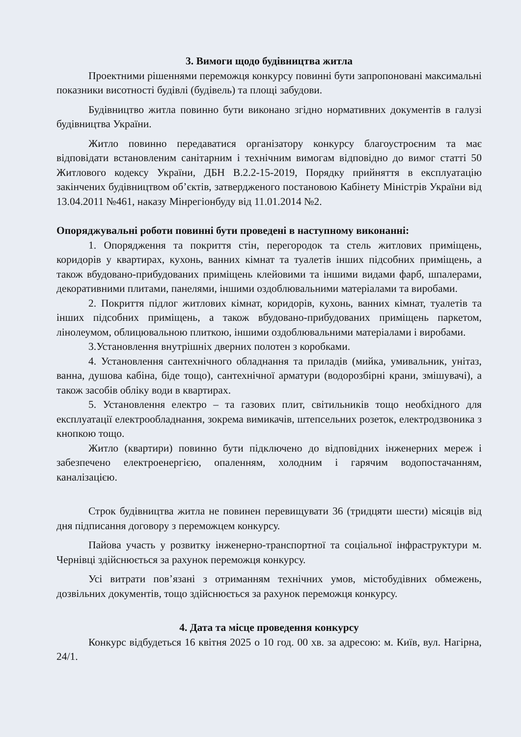3. Вимоги щодо будівництва житла
Проектними рішеннями переможця конкурсу повинні бути запропоновані максимальні показники висотності будівлі (будівель) та площі забудови.
Будівництво житла повинно бути виконано згідно нормативних документів в галузі будівництва України.
Житло повинно передаватися організатору конкурсу благоустроєним та має відповідати встановленим санітарним і технічним вимогам відповідно до вимог статті 50 Житлового кодексу України, ДБН В.2.2-15-2019, Порядку прийняття в експлуатацію закінчених будівництвом об’єктів, затвердженого постановою Кабінету Міністрів України від 13.04.2011 №461, наказу Мінрегіонбуду від 11.01.2014 №2.
Опоряджувальні роботи повинні бути проведені в наступному виконанні:
1. Опорядження та покриття стін, перегородок та стель житлових приміщень, коридорів у квартирах, кухонь, ванних кімнат та туалетів інших підсобних приміщень, а також вбудовано-прибудованих приміщень клейовими та іншими видами фарб, шпалерами, декоративними плитами, панелями, іншими оздоблювальними матеріалами та виробами.
2. Покриття підлог житлових кімнат, коридорів, кухонь, ванних кімнат, туалетів та інших підсобних приміщень, а також вбудовано-прибудованих приміщень паркетом, лінолеумом, облицювальною плиткою, іншими оздоблювальними матеріалами і виробами.
3.Установлення внутрішніх дверних полотен з коробками.
4. Установлення сантехнічного обладнання та приладів (мийка, умивальник, унітаз, ванна, душова кабіна, біде тощо), сантехнічної арматури (водорозбірні крани, змішувачі), а також засобів обліку води в квартирах.
5. Установлення електро – та газових плит, світильників тощо необхідного для експлуатації електрообладнання, зокрема вимикачів, штепсельних розеток, електродзвоника з кнопкою тощо.
Житло (квартири) повинно бути підключено до відповідних інженерних мереж і забезпечено електроенергією, опаленням, холодним і гарячим водопостачанням, каналізацією.
Строк будівництва житла не повинен перевищувати 36 (тридцяти шести) місяців від дня підписання договору з переможцем конкурсу.
Пайова участь у розвитку інженерно-транспортної та соціальної інфраструктури м. Чернівці здійснюється за рахунок переможця конкурсу.
Усі витрати пов’язані з отриманням технічних умов, містобудівних обмежень, дозвільних документів, тощо здійснюється за рахунок переможця конкурсу.
4. Дата та місце проведення конкурсу
Конкурс відбудеться 16 квітня 2025 о 10 год. 00 хв. за адресою: м. Київ, вул. Нагірна, 24/1.